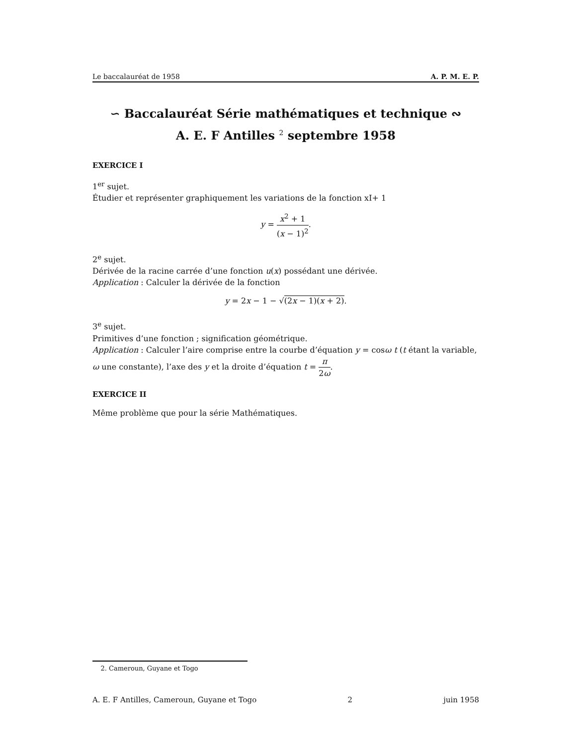Le baccalauréat de 1958 A. P. M. E. P.
∽ Baccalauréat Série mathématiques et technique ∾
A. E. F Antilles <sup>2</sup> septembre 1958
EXERCICE I
1<sup>er</sup> sujet.
Étudier et représenter graphiquement les variations de la fonction xI+ 1
y = x<sup>2</sup> + 1 (x − 1)<sup>2</sup>.
2<sup>e</sup> sujet.
Dérivée de la racine carrée d’une fonction u(x) possédant une dérivée.
Application : Calculer la dérivée de la fonction
y = 2x − 1 − √(2x − 1)(x + 2).
3<sup>e</sup> sujet.
Primitives d’une fonction ; signification géométrique.
Application : Calculer l’aire comprise entre la courbe d’équation y = cosω t (t étant la variable, ω une constante), l’axe des y et la droite d’équation t = π 2ω.
EXERCICE II
Même problème que pour la série Mathématiques.
2. Cameroun, Guyane et Togo
A. E. F Antilles, Cameroun, Guyane et Togo 2 juin 1958